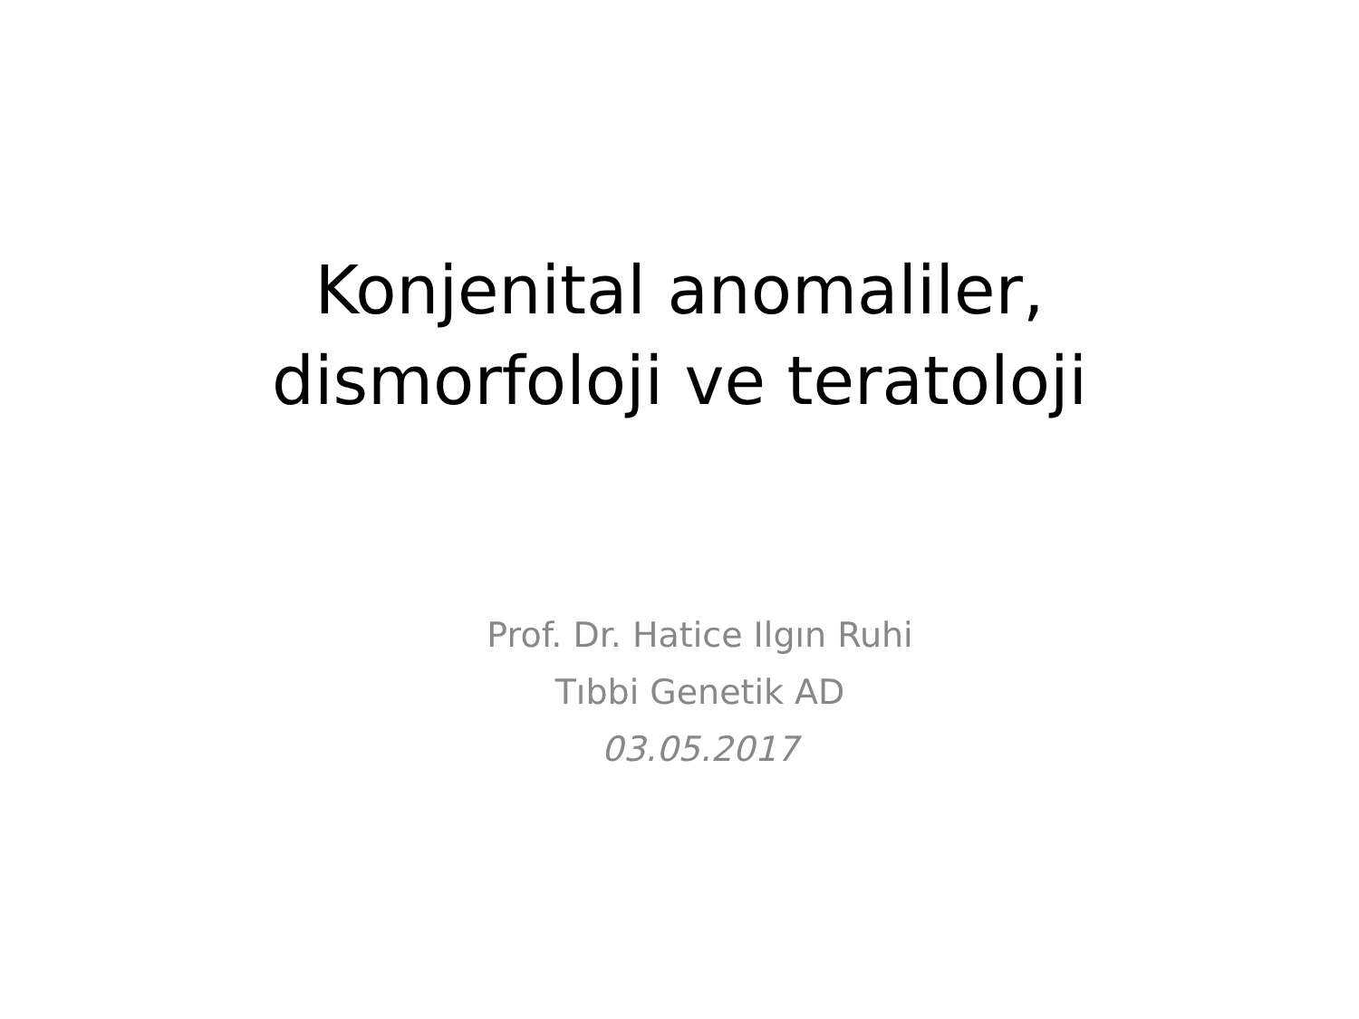Konjenital anomaliler,
dismorfoloji ve teratoloji
Prof. Dr. Hatice Ilgın Ruhi
Tıbbi Genetik AD
03.05.2017